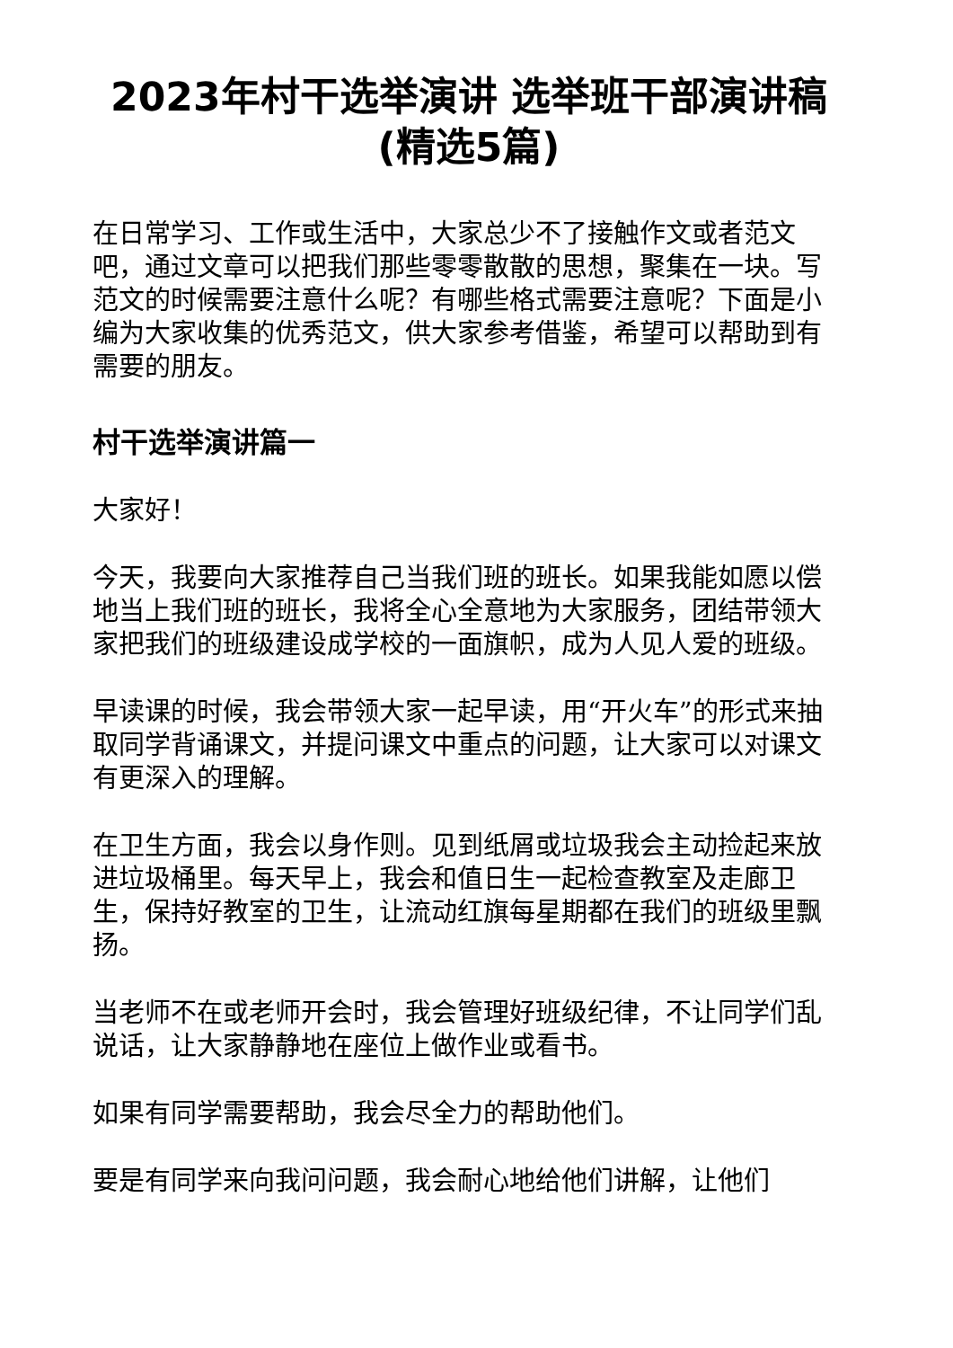2023年村干选举演讲 选举班干部演讲稿(精选5篇)
在日常学习、工作或生活中，大家总少不了接触作文或者范文吧，通过文章可以把我们那些零零散散的思想，聚集在一块。写范文的时候需要注意什么呢？有哪些格式需要注意呢？下面是小编为大家收集的优秀范文，供大家参考借鉴，希望可以帮助到有需要的朋友。
村干选举演讲篇一
大家好！
今天，我要向大家推荐自己当我们班的班长。如果我能如愿以偿地当上我们班的班长，我将全心全意地为大家服务，团结带领大家把我们的班级建设成学校的一面旗帜，成为人见人爱的班级。
早读课的时候，我会带领大家一起早读，用“开火车”的形式来抽取同学背诵课文，并提问课文中重点的问题，让大家可以对课文有更深入的理解。
在卫生方面，我会以身作则。见到纸屑或垃圾我会主动捡起来放进垃圾桶里。每天早上，我会和值日生一起检查教室及走廊卫生，保持好教室的卫生，让流动红旗每星期都在我们的班级里飘扬。
当老师不在或老师开会时，我会管理好班级纪律，不让同学们乱说话，让大家静静地在座位上做作业或看书。
如果有同学需要帮助，我会尽全力的帮助他们。
要是有同学来向我问问题，我会耐心地给他们讲解，让他们